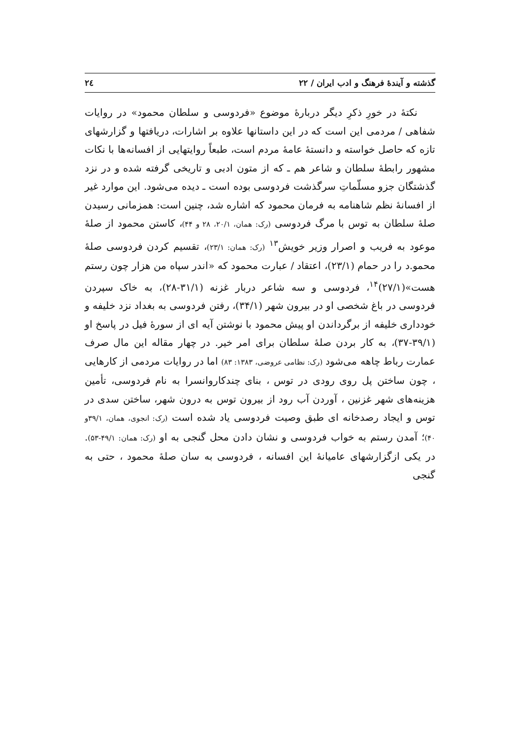گذشته و آیندهٔ فرهنگ و ادب ایران / ۲۲ ۲٤
نکتهٔ در خورِ ذکرِ دیگر دربارهٔ موضوع «فردوسی و سلطان محمود» در روایات شفاهی / مردمی این است که در این داستانها علاوه بر اشارات، دریافتها و گزارشهای تازه که حاصل خواسته و دانستهٔ عامهٔ مردم است، طبعاً روایتهایی از افسانه‌ها با نکات مشهور رابطهٔ سلطان و شاعر هم ـ که از متون ادبی و تاریخی گرفته شده و در نزد گذشتگان جزو مسلّماتِ سرگذشت فردوسی بوده است ـ دیده می‌شود. این موارد غیر از افسانهٔ نظم شاهنامه به فرمان محمود که اشاره شد، چنین است: همزمانی رسیدن صلهٔ سلطان به توس با مرگ فردوسی (رک: همان، ۲۰/۱، ۲۸ و ۴۴)، کاستن محمود از صلهٔ موعود به فریب و اصرار وزیر خویش<sup>۱۳</sup> (رک: همان: ۲۳/۱)، تقسیم کردن فردوسی صلهٔ محمو.د را در حمام (۲۳/۱)، اعتقاد / عبارت محمود که «اندر سپاه من هزار چون رستم هست»(۲۷/۱)<sup>۱۴</sup>، فردوسی و سه شاعر دربار غزنه (۳۱/۱-۲۸)، به خاک سپردن فردوسی در باغ شخصی او در بیرون شهر (۳۴/۱)، رفتن فردوسی به بغداد نزد خلیفه و خودداری خلیفه از برگرداندن او پیش محمود با نوشتن آیه ای از سورهٔ فیل در پاسخ او (۳۹/۱-۳۷)، به کار بردن صلهٔ سلطان برای امر خیر. در چهار مقاله این مال صرف عمارت رباط چاهه می‌شود (رک: نظامی عروضی، ۱۳۸۳: ۸۳) اما در روایات مردمی از کارهایی ، چون ساختن پل روی رودی در توس ، بنای چندکاروانسرا به نام فردوسی، تأمین هزینه‌های شهر غزنین ، آوردن آب رود از بیرون توس به درون شهر، ساختن سدی در توس و ایجاد رصدخانه ای طبق وصیت فردوسی یاد شده است (رک: انجوی، همان، ۳۹/۱و ۴۰)؛ آمدن رستم به خواب فردوسی و نشان دادن محل گنجی به او (رک: همان: ۴۹/۱-۵۳). در یکی ازگزارشهای عامیانهٔ این افسانه ، فردوسی به سان صلهٔ محمود ، حتی به گنجی